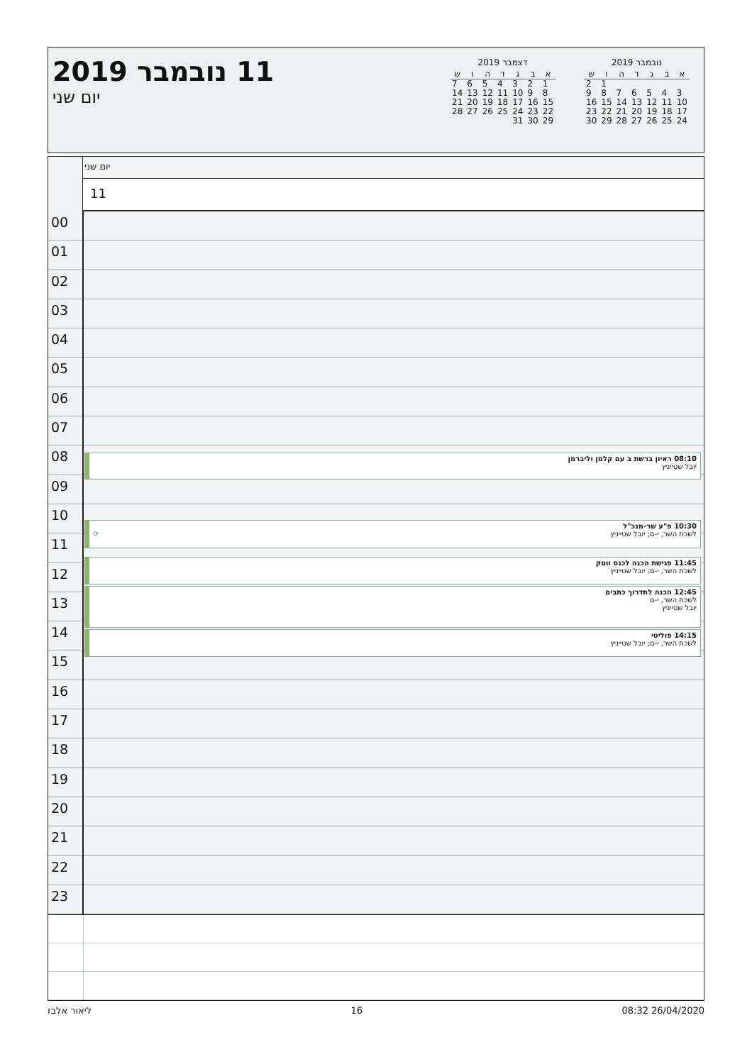נובמבר 2019
| א | ב | ג | ד | ה | ו | ש |
| --- | --- | --- | --- | --- | --- | --- |
| | | | | | 1 | 2 |
| 3 | 4 | 5 | 6 | 7 | 8 | 9 |
| 10 | 11 | 12 | 13 | 14 | 15 | 16 |
| 17 | 18 | 19 | 20 | 21 | 22 | 23 |
| 24 | 25 | 26 | 27 | 28 | 29 | 30 |
דצמבר 2019
| א | ב | ג | ד | ה | ו | ש |
| --- | --- | --- | --- | --- | --- | --- |
| 1 | 2 | 3 | 4 | 5 | 6 | 7 |
| 8 | 9 | 10 | 11 | 12 | 13 | 14 |
| 15 | 16 | 17 | 18 | 19 | 20 | 21 |
| 22 | 23 | 24 | 25 | 26 | 27 | 28 |
| 29 | 30 | 31 | | | | |
11 נובמבר 2019
יום שני
יום שני
11
00
01
02
03
04
05
06
07
08
09
10
11
12
13
14
15
16
17
18
19
20
21
22
23
08:10 ראיון ברשת ב עם קלמן וליברמן
יובל שטייניץ
10:30 פ"ע שר-מנכ"ל
לשכת השר, י-ם; יובל שטייניץ ⟳
11:45 פגישת הכנה לכנס ווטק
לשכת השר, י-ם; יובל שטייניץ
12:45 הכנה לתדרוך כתבים
לשכת השר, י-ם
יובל שטייניץ
14:15 פוליטי
לשכת השר, י-ם; יובל שטייניץ
26/04/2020 08:32 16 ליאור אלבז